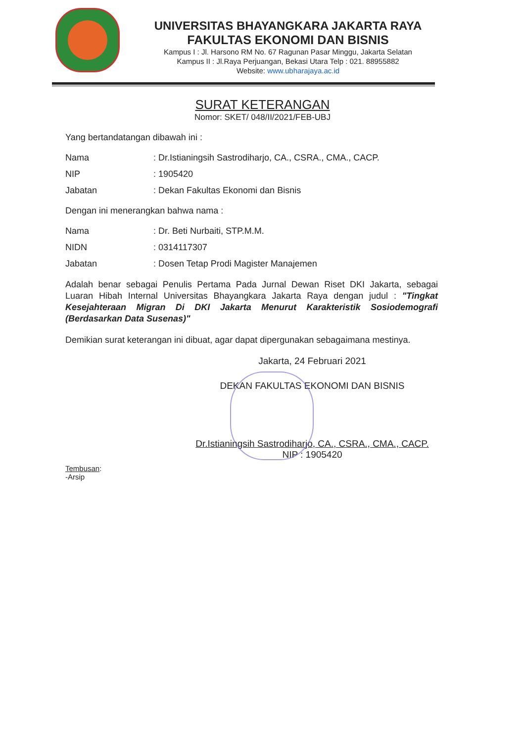UNIVERSITAS BHAYANGKARA JAKARTA RAYA
FAKULTAS EKONOMI DAN BISNIS
Kampus I : Jl. Harsono RM No. 67 Ragunan Pasar Minggu, Jakarta Selatan
Kampus II : Jl.Raya Perjuangan, Bekasi Utara Telp : 021. 88955882
Website: www.ubharajaya.ac.id
SURAT KETERANGAN
Nomor: SKET/ 048/II/2021/FEB-UBJ
Yang bertandatangan dibawah ini :
Nama: Dr.Istianingsih Sastrodiharjo, CA., CSRA., CMA., CACP.
NIP: 1905420
Jabatan: Dekan Fakultas Ekonomi dan Bisnis
Dengan ini menerangkan bahwa nama :
Nama: Dr. Beti Nurbaiti, STP.M.M.
NIDN: 0314117307
Jabatan: Dosen Tetap Prodi Magister Manajemen
Adalah benar sebagai Penulis Pertama Pada Jurnal Dewan Riset DKI Jakarta, sebagai Luaran Hibah Internal Universitas Bhayangkara Jakarta Raya dengan judul : "Tingkat Kesejahteraan Migran Di DKI Jakarta Menurut Karakteristik Sosiodemografi (Berdasarkan Data Susenas)"
Demikian surat keterangan ini dibuat, agar dapat dipergunakan sebagaimana mestinya.
Jakarta, 24 Februari 2021
DEKAN FAKULTAS EKONOMI DAN BISNIS
Dr.Istianingsih Sastrodiharjo, CA., CSRA., CMA., CACP.
NIP : 1905420
Tembusan:
-Arsip